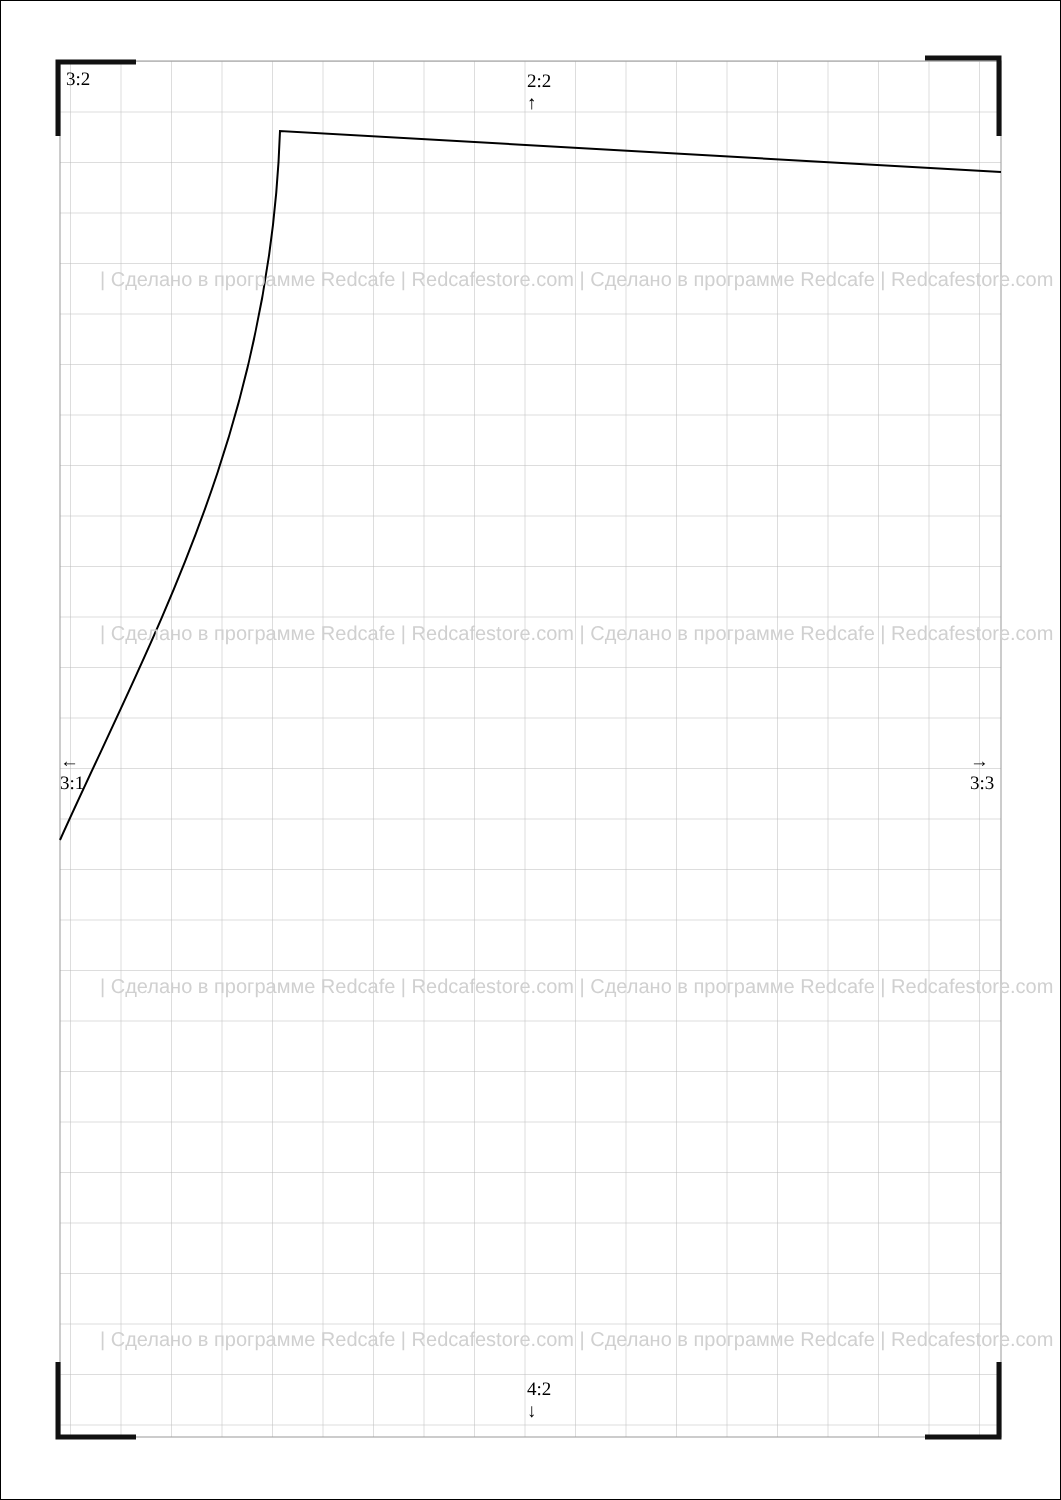3:2
2:2
↑
←
3:1
→
3:3
4:2
↓
| Сделано в программе Redcafe | Redcafestore.com | Сделано в программе Redcafe | Redcafestore.com
| Сделано в программе Redcafe | Redcafestore.com | Сделано в программе Redcafe | Redcafestore.com
| Сделано в программе Redcafe | Redcafestore.com | Сделано в программе Redcafe | Redcafestore.com
| Сделано в программе Redcafe | Redcafestore.com | Сделано в программе Redcafe | Redcafestore.com